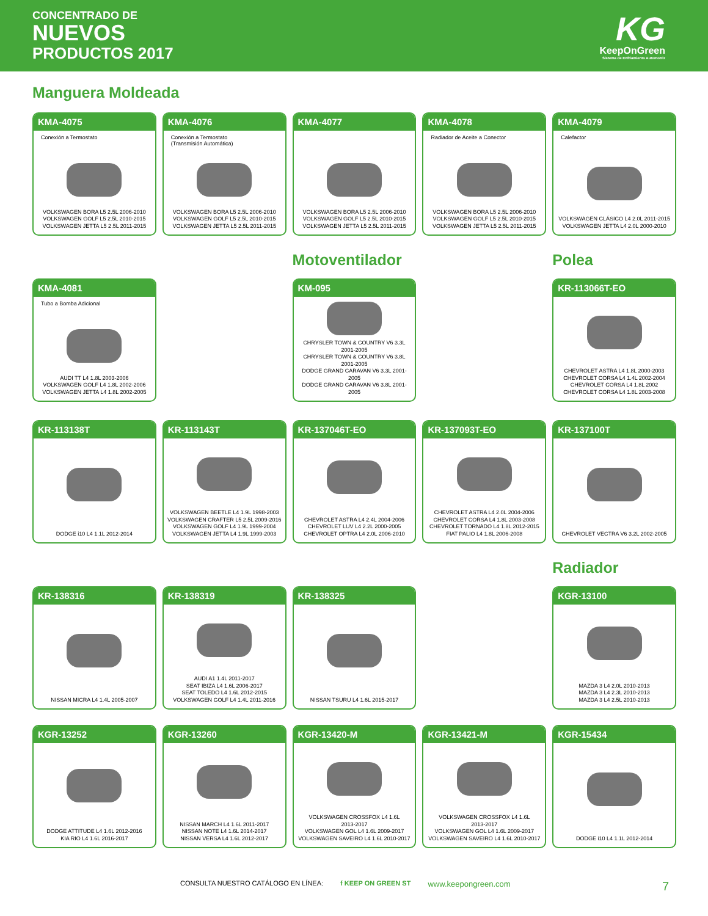CONCENTRADO DE
NUEVOS
PRODUCTOS 2017
KG
KeepOnGreen
Sistema de Enfriamiento Automotriz
Manguera Moldeada
KMA-4075
Conexión a Termostato
VOLKSWAGEN BORA L5 2.5L 2006-2010
VOLKSWAGEN GOLF L5 2.5L 2010-2015
VOLKSWAGEN JETTA L5 2.5L 2011-2015
KMA-4076
Conexión a Termostato
(Transmisión Automática)
VOLKSWAGEN BORA L5 2.5L 2006-2010
VOLKSWAGEN GOLF L5 2.5L 2010-2015
VOLKSWAGEN JETTA L5 2.5L 2011-2015
KMA-4077
VOLKSWAGEN BORA L5 2.5L 2006-2010
VOLKSWAGEN GOLF L5 2.5L 2010-2015
VOLKSWAGEN JETTA L5 2.5L 2011-2015
KMA-4078
Radiador de Aceite a Conector
VOLKSWAGEN BORA L5 2.5L 2006-2010
VOLKSWAGEN GOLF L5 2.5L 2010-2015
VOLKSWAGEN JETTA L5 2.5L 2011-2015
KMA-4079
Calefactor
VOLKSWAGEN CLÁSICO L4 2.0L 2011-2015
VOLKSWAGEN JETTA L4 2.0L 2000-2010
KMA-4081
Tubo a Bomba Adicional
AUDI TT L4 1.8L 2003-2006
VOLKSWAGEN GOLF L4 1.8L 2002-2006
VOLKSWAGEN JETTA L4 1.8L 2002-2005
Motoventilador
KM-095
CHRYSLER TOWN & COUNTRY V6 3.3L 2001-2005
CHRYSLER TOWN & COUNTRY V6 3.8L 2001-2005
DODGE GRAND CARAVAN V6 3.3L 2001-2005
DODGE GRAND CARAVAN V6 3.8L 2001-2005
Polea
KR-113066T-EO
CHEVROLET ASTRA L4 1.8L 2000-2003
CHEVROLET CORSA L4 1.4L 2002-2004
CHEVROLET CORSA L4 1.8L 2002
CHEVROLET CORSA L4 1.8L 2003-2008
KR-113138T
DODGE i10 L4 1.1L 2012-2014
KR-113143T
VOLKSWAGEN BEETLE L4 1.9L 1998-2003
VOLKSWAGEN CRAFTER L5 2.5L 2009-2016
VOLKSWAGEN GOLF L4 1.9L 1999-2004
VOLKSWAGEN JETTA L4 1.9L 1999-2003
KR-137046T-EO
CHEVROLET ASTRA L4 2.4L 2004-2006
CHEVROLET LUV L4 2.2L 2000-2005
CHEVROLET OPTRA L4 2.0L 2006-2010
KR-137093T-EO
CHEVROLET ASTRA L4 2.0L 2004-2006
CHEVROLET CORSA L4 1.8L 2003-2008
CHEVROLET TORNADO L4 1.8L 2012-2015
FIAT PALIO L4 1.8L 2006-2008
KR-137100T
CHEVROLET VECTRA V6 3.2L 2002-2005
KR-138316
NISSAN MICRA L4 1.4L 2005-2007
KR-138319
AUDI A1 1.4L 2011-2017
SEAT IBIZA L4 1.6L 2006-2017
SEAT TOLEDO L4 1.6L 2012-2015
VOLKSWAGEN GOLF L4 1.4L 2011-2016
KR-138325
NISSAN TSURU L4 1.6L 2015-2017
Radiador
KGR-13100
MAZDA 3 L4 2.0L 2010-2013
MAZDA 3 L4 2.3L 2010-2013
MAZDA 3 L4 2.5L 2010-2013
KGR-13252
DODGE ATTITUDE L4 1.6L 2012-2016
KIA RIO L4 1.6L 2016-2017
KGR-13260
NISSAN MARCH L4 1.6L 2011-2017
NISSAN NOTE L4 1.6L 2014-2017
NISSAN VERSA L4 1.6L 2012-2017
KGR-13420-M
VOLKSWAGEN CROSSFOX L4 1.6L
2013-2017
VOLKSWAGEN GOL L4 1.6L 2009-2017
VOLKSWAGEN SAVEIRO L4 1.6L 2010-2017
KGR-13421-M
VOLKSWAGEN CROSSFOX L4 1.6L
2013-2017
VOLKSWAGEN GOL L4 1.6L 2009-2017
VOLKSWAGEN SAVEIRO L4 1.6L 2010-2017
KGR-15434
DODGE i10 L4 1.1L 2012-2014
CONSULTA NUESTRO CATÁLOGO EN LÍNEA: f KEEP ON GREEN ST www.keepongreen.com 7